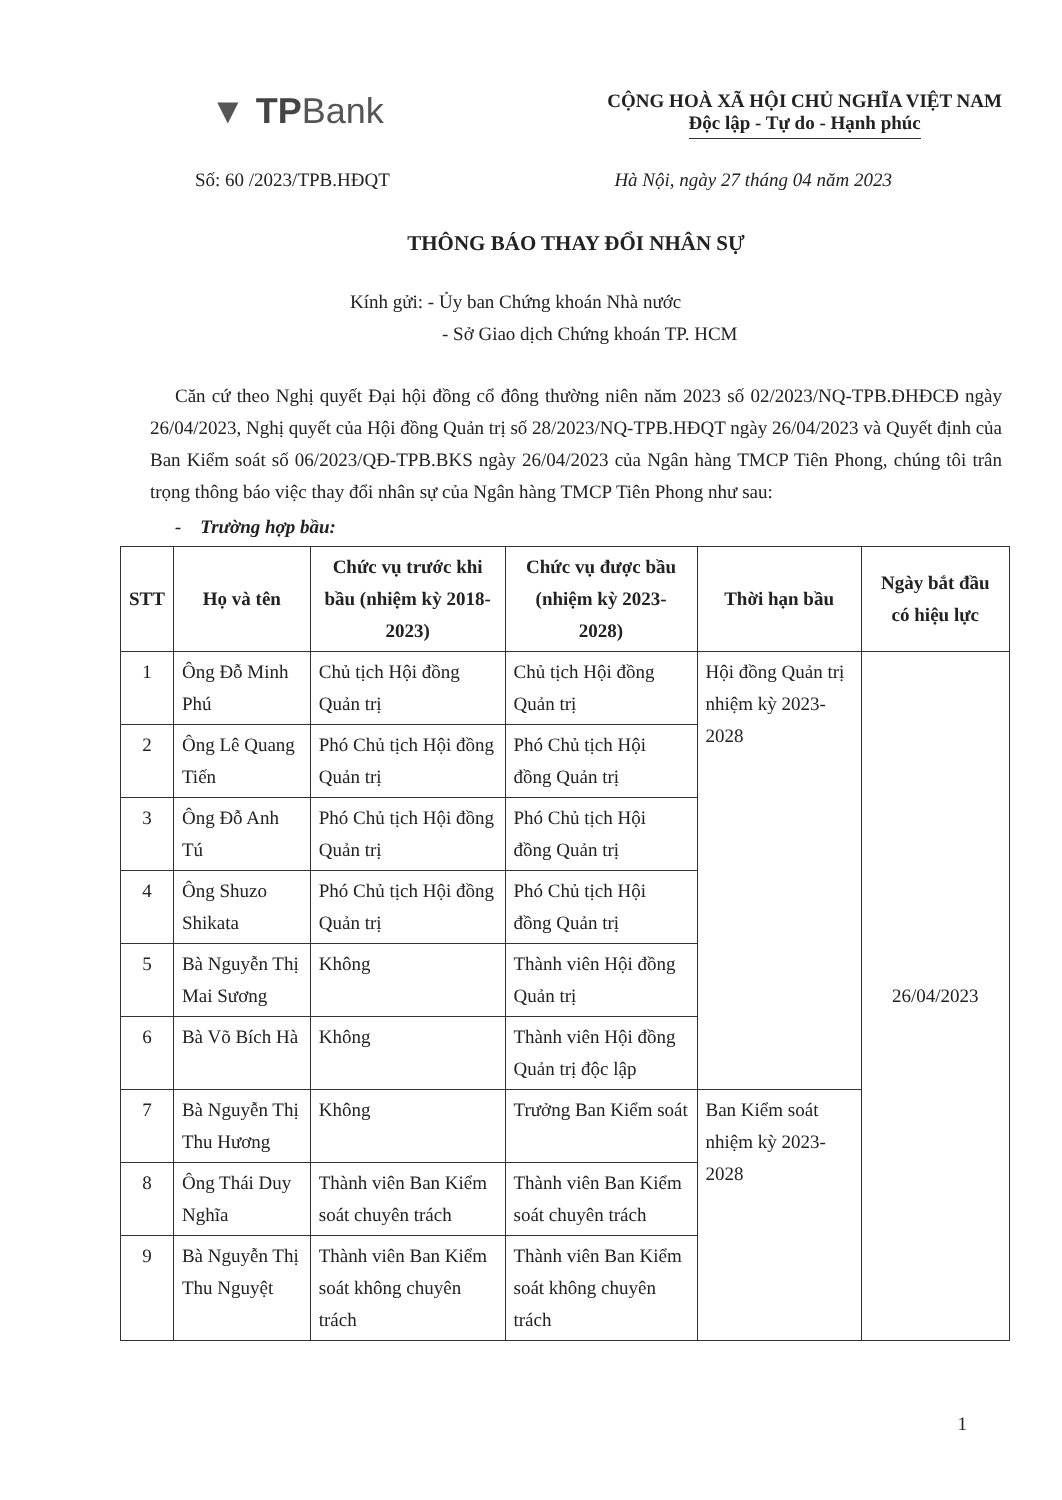▼ TPBank
CỘNG HOÀ XÃ HỘI CHỦ NGHĨA VIỆT NAM
Độc lập - Tự do - Hạnh phúc
Số: 60 /2023/TPB.HĐQT Hà Nội, ngày 27 tháng 04 năm 2023
THÔNG BÁO THAY ĐỔI NHÂN SỰ
Kính gửi: - Ủy ban Chứng khoán Nhà nước
- Sở Giao dịch Chứng khoán TP. HCM
Căn cứ theo Nghị quyết Đại hội đồng cổ đông thường niên năm 2023 số 02/2023/NQ-TPB.ĐHĐCĐ ngày 26/04/2023, Nghị quyết của Hội đồng Quản trị số 28/2023/NQ-TPB.HĐQT ngày 26/04/2023 và Quyết định của Ban Kiểm soát số 06/2023/QĐ-TPB.BKS ngày 26/04/2023 của Ngân hàng TMCP Tiên Phong, chúng tôi trân trọng thông báo việc thay đổi nhân sự của Ngân hàng TMCP Tiên Phong như sau:
- Trường hợp bầu:
| STT | Họ và tên | Chức vụ trước khi bầu (nhiệm kỳ 2018-2023) | Chức vụ được bầu (nhiệm kỳ 2023-2028) | Thời hạn bầu | Ngày bắt đầu có hiệu lực |
| --- | --- | --- | --- | --- | --- |
| 1 | Ông Đỗ Minh Phú | Chủ tịch Hội đồng Quản trị | Chủ tịch Hội đồng Quản trị | Hội đồng Quản trị nhiệm kỳ 2023-2028 | 26/04/2023 |
| 2 | Ông Lê Quang Tiến | Phó Chủ tịch Hội đồng Quản trị | Phó Chủ tịch Hội đồng Quản trị | | |
| 3 | Ông Đỗ Anh Tú | Phó Chủ tịch Hội đồng Quản trị | Phó Chủ tịch Hội đồng Quản trị | | |
| 4 | Ông Shuzo Shikata | Phó Chủ tịch Hội đồng Quản trị | Phó Chủ tịch Hội đồng Quản trị | | |
| 5 | Bà Nguyễn Thị Mai Sương | Không | Thành viên Hội đồng Quản trị | | |
| 6 | Bà Võ Bích Hà | Không | Thành viên Hội đồng Quản trị độc lập | | |
| 7 | Bà Nguyễn Thị Thu Hương | Không | Trưởng Ban Kiểm soát | Ban Kiểm soát nhiệm kỳ 2023-2028 | |
| 8 | Ông Thái Duy Nghĩa | Thành viên Ban Kiểm soát chuyên trách | Thành viên Ban Kiểm soát chuyên trách | | |
| 9 | Bà Nguyễn Thị Thu Nguyệt | Thành viên Ban Kiểm soát không chuyên trách | Thành viên Ban Kiểm soát không chuyên trách | | |
1